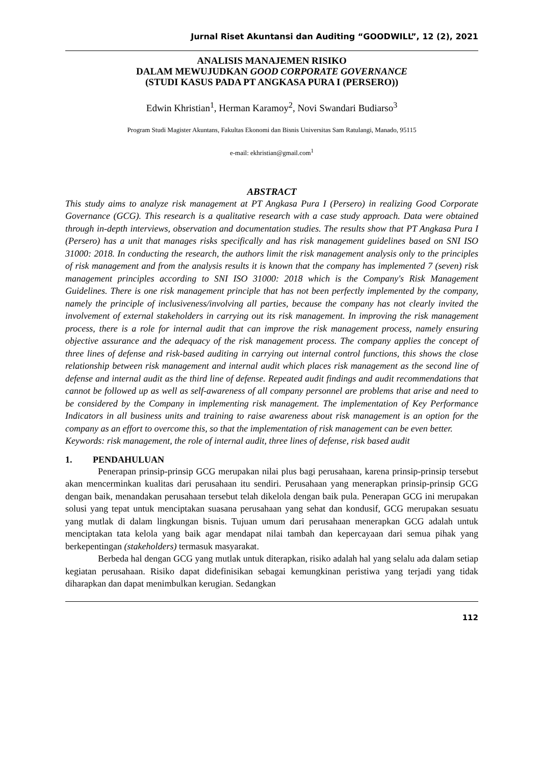Jurnal Riset Akuntansi dan Auditing “GOODWILL”, 12 (2), 2021
ANALISIS MANAJEMEN RISIKO
DALAM MEWUJUDKAN GOOD CORPORATE GOVERNANCE
(STUDI KASUS PADA PT ANGKASA PURA I (PERSERO))
Edwin Khristian<sup>1</sup>, Herman Karamoy<sup>2</sup>, Novi Swandari Budiarso<sup>3</sup>
Program Studi Magister Akuntans, Fakultas Ekonomi dan Bisnis Universitas Sam Ratulangi, Manado, 95115
e-mail: ekhristian@gmail.com<sup>1</sup>
ABSTRACT
This study aims to analyze risk management at PT Angkasa Pura I (Persero) in realizing Good Corporate Governance (GCG). This research is a qualitative research with a case study approach. Data were obtained through in-depth interviews, observation and documentation studies. The results show that PT Angkasa Pura I (Persero) has a unit that manages risks specifically and has risk management guidelines based on SNI ISO 31000: 2018. In conducting the research, the authors limit the risk management analysis only to the principles of risk management and from the analysis results it is known that the company has implemented 7 (seven) risk management principles according to SNI ISO 31000: 2018 which is the Company's Risk Management Guidelines. There is one risk management principle that has not been perfectly implemented by the company, namely the principle of inclusiveness/involving all parties, because the company has not clearly invited the involvement of external stakeholders in carrying out its risk management. In improving the risk management process, there is a role for internal audit that can improve the risk management process, namely ensuring objective assurance and the adequacy of the risk management process. The company applies the concept of three lines of defense and risk-based auditing in carrying out internal control functions, this shows the close relationship between risk management and internal audit which places risk management as the second line of defense and internal audit as the third line of defense. Repeated audit findings and audit recommendations that cannot be followed up as well as self-awareness of all company personnel are problems that arise and need to be considered by the Company in implementing risk management. The implementation of Key Performance Indicators in all business units and training to raise awareness about risk management is an option for the company as an effort to overcome this, so that the implementation of risk management can be even better.
Keywords: risk management, the role of internal audit, three lines of defense, risk based audit
1. PENDAHULUAN
Penerapan prinsip-prinsip GCG merupakan nilai plus bagi perusahaan, karena prinsip-prinsip tersebut akan mencerminkan kualitas dari perusahaan itu sendiri. Perusahaan yang menerapkan prinsip-prinsip GCG dengan baik, menandakan perusahaan tersebut telah dikelola dengan baik pula. Penerapan GCG ini merupakan solusi yang tepat untuk menciptakan suasana perusahaan yang sehat dan kondusif, GCG merupakan sesuatu yang mutlak di dalam lingkungan bisnis. Tujuan umum dari perusahaan menerapkan GCG adalah untuk menciptakan tata kelola yang baik agar mendapat nilai tambah dan kepercayaan dari semua pihak yang berkepentingan (stakeholders) termasuk masyarakat.
Berbeda hal dengan GCG yang mutlak untuk diterapkan, risiko adalah hal yang selalu ada dalam setiap kegiatan perusahaan. Risiko dapat didefinisikan sebagai kemungkinan peristiwa yang terjadi yang tidak diharapkan dan dapat menimbulkan kerugian. Sedangkan
112